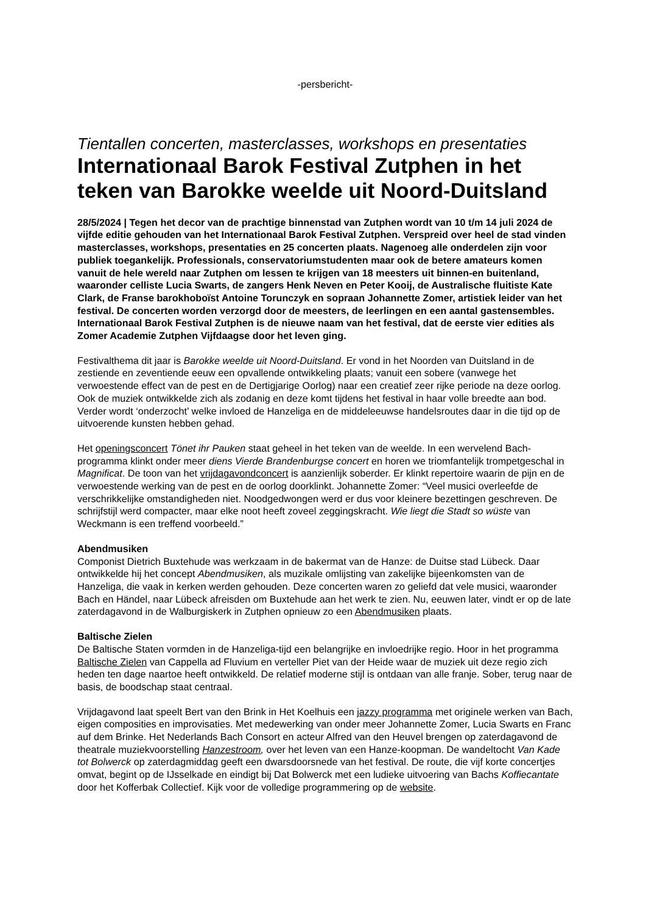-persbericht-
Tientallen concerten, masterclasses, workshops en presentaties
Internationaal Barok Festival Zutphen in het teken van Barokke weelde uit Noord-Duitsland
28/5/2024 | Tegen het decor van de prachtige binnenstad van Zutphen wordt van 10 t/m 14 juli 2024 de vijfde editie gehouden van het Internationaal Barok Festival Zutphen. Verspreid over heel de stad vinden masterclasses, workshops, presentaties en 25 concerten plaats. Nagenoeg alle onderdelen zijn voor publiek toegankelijk. Professionals, conservatoriumstudenten maar ook de betere amateurs komen vanuit de hele wereld naar Zutphen om lessen te krijgen van 18 meesters uit binnen-en buitenland, waaronder celliste Lucia Swarts, de zangers Henk Neven en Peter Kooij, de Australische fluitiste Kate Clark, de Franse barokhoboïst Antoine Torunczyk en sopraan Johannette Zomer, artistiek leider van het festival. De concerten worden verzorgd door de meesters, de leerlingen en een aantal gastensembles. Internationaal Barok Festival Zutphen is de nieuwe naam van het festival, dat de eerste vier edities als Zomer Academie Zutphen Vijfdaagse door het leven ging.
Festivalthema dit jaar is Barokke weelde uit Noord-Duitsland. Er vond in het Noorden van Duitsland in de zestiende en zeventiende eeuw een opvallende ontwikkeling plaats; vanuit een sobere (vanwege het verwoestende effect van de pest en de Dertigjarige Oorlog) naar een creatief zeer rijke periode na deze oorlog. Ook de muziek ontwikkelde zich als zodanig en deze komt tijdens het festival in haar volle breedte aan bod. Verder wordt ‘onderzocht’ welke invloed de Hanzeliga en de middeleeuwse handelsroutes daar in die tijd op de uitvoerende kunsten hebben gehad.
Het openingsconcert Tönet ihr Pauken staat geheel in het teken van de weelde. In een wervelend Bach-programma klinkt onder meer diens Vierde Brandenburgse concert en horen we triomfantelijk trompetgeschal in Magnificat. De toon van het vrijdagavondconcert is aanzienlijk soberder. Er klinkt repertoire waarin de pijn en de verwoestende werking van de pest en de oorlog doorklinkt. Johannette Zomer: “Veel musici overleefde de verschrikkelijke omstandigheden niet. Noodgedwongen werd er dus voor kleinere bezettingen geschreven. De schrijfstijl werd compacter, maar elke noot heeft zoveel zeggingskracht. Wie liegt die Stadt so wüste van Weckmann is een treffend voorbeeld.”
Abendmusiken
Componist Dietrich Buxtehude was werkzaam in de bakermat van de Hanze: de Duitse stad Lübeck. Daar ontwikkelde hij het concept Abendmusiken, als muzikale omlijsting van zakelijke bijeenkomsten van de Hanzeliga, die vaak in kerken werden gehouden. Deze concerten waren zo geliefd dat vele musici, waaronder Bach en Händel, naar Lübeck afreisden om Buxtehude aan het werk te zien. Nu, eeuwen later, vindt er op de late zaterdagavond in de Walburgiskerk in Zutphen opnieuw zo een Abendmusiken plaats.
Baltische Zielen
De Baltische Staten vormden in de Hanzeliga-tijd een belangrijke en invloedrijke regio. Hoor in het programma Baltische Zielen van Cappella ad Fluvium en verteller Piet van der Heide waar de muziek uit deze regio zich heden ten dage naartoe heeft ontwikkeld. De relatief moderne stijl is ontdaan van alle franje. Sober, terug naar de basis, de boodschap staat centraal.
Vrijdagavond laat speelt Bert van den Brink in Het Koelhuis een jazzy programma met originele werken van Bach, eigen composities en improvisaties. Met medewerking van onder meer Johannette Zomer, Lucia Swarts en Franc auf dem Brinke. Het Nederlands Bach Consort en acteur Alfred van den Heuvel brengen op zaterdagavond de theatrale muziekvoorstelling Hanzestroom, over het leven van een Hanze-koopman. De wandeltocht Van Kade tot Bolwerck op zaterdagmiddag geeft een dwarsdoorsnede van het festival. De route, die vijf korte concertjes omvat, begint op de IJsselkade en eindigt bij Dat Bolwerck met een ludieke uitvoering van Bachs Koffiecantate door het Kofferbak Collectief. Kijk voor de volledige programmering op de website.